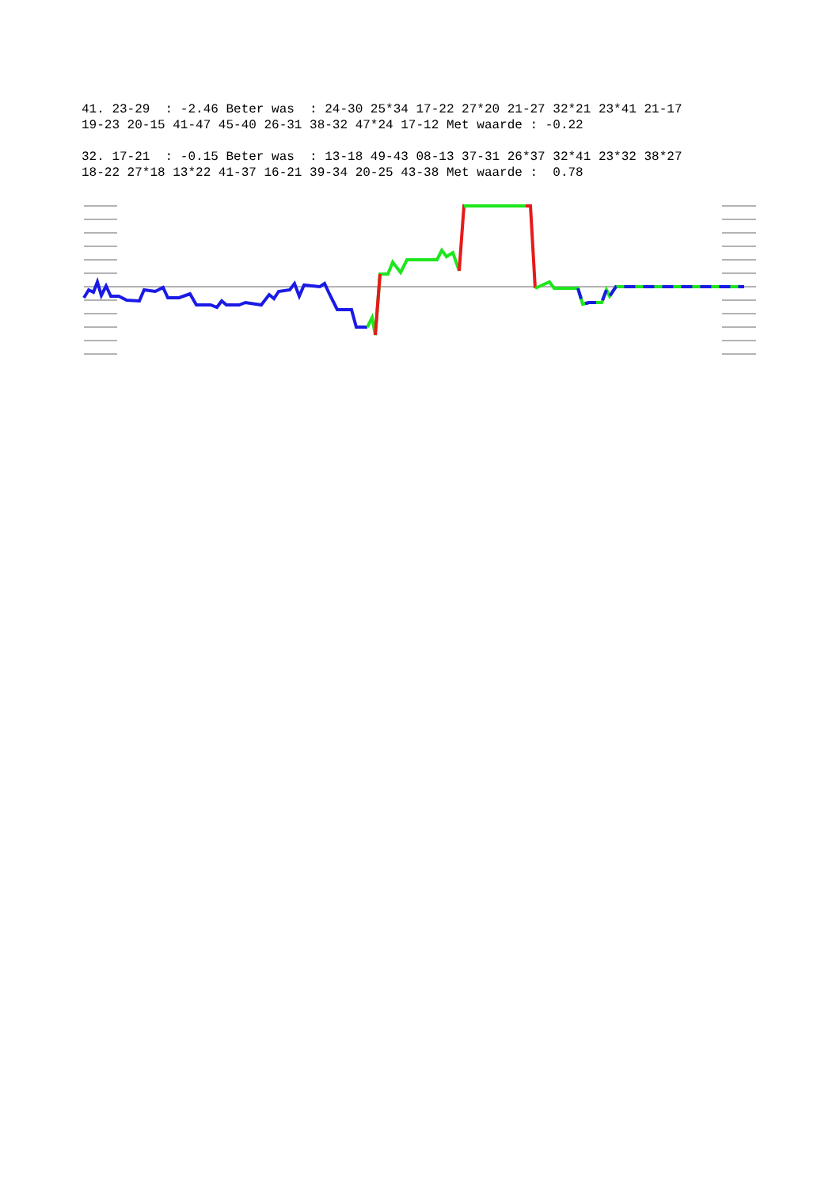41. 23-29 : -2.46 Beter was : 24-30 25*34 17-22 27*20 21-27 32*21 23*41 21-17 19-23 20-15 41-47 45-40 26-31 38-32 47*24 17-12 Met waarde : -0.22
32. 17-21 : -0.15 Beter was : 13-18 49-43 08-13 37-31 26*37 32*41 23*32 38*27 18-22 27*18 13*22 41-37 16-21 39-34 20-25 43-38 Met waarde : 0.78